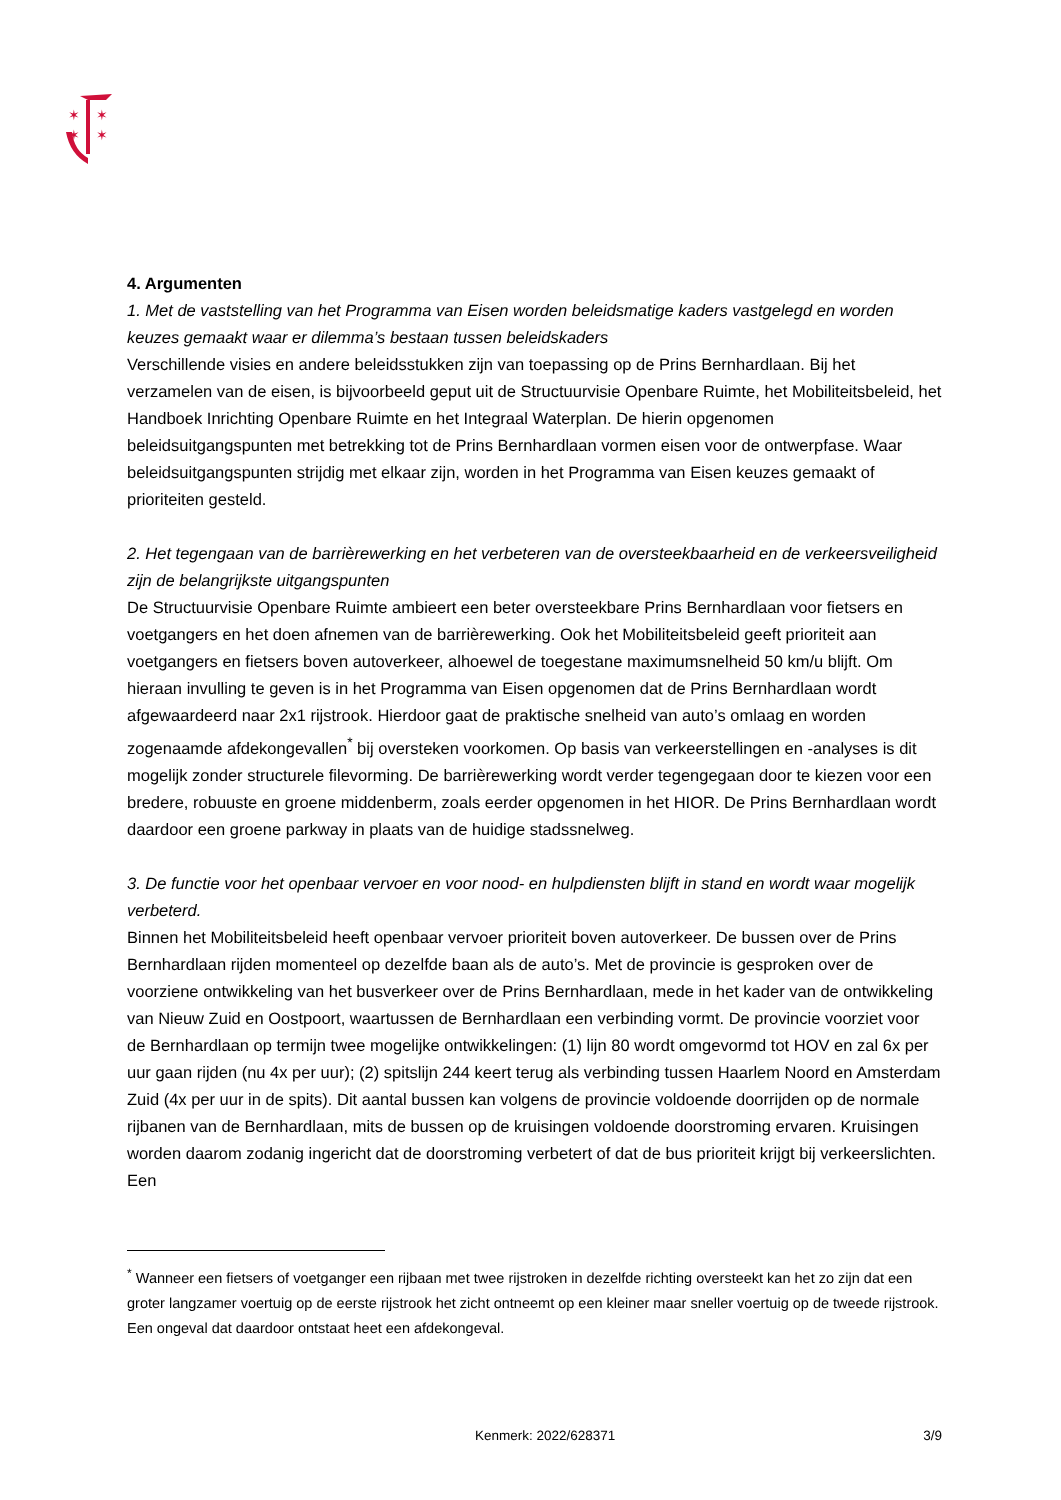✶
✶
✶
✶
4. Argumenten
1. Met de vaststelling van het Programma van Eisen worden beleidsmatige kaders vastgelegd en worden keuzes gemaakt waar er dilemma’s bestaan tussen beleidskaders
Verschillende visies en andere beleidsstukken zijn van toepassing op de Prins Bernhardlaan. Bij het verzamelen van de eisen, is bijvoorbeeld geput uit de Structuurvisie Openbare Ruimte, het Mobiliteitsbeleid, het Handboek Inrichting Openbare Ruimte en het Integraal Waterplan. De hierin opgenomen beleidsuitgangspunten met betrekking tot de Prins Bernhardlaan vormen eisen voor de ontwerpfase. Waar beleidsuitgangspunten strijdig met elkaar zijn, worden in het Programma van Eisen keuzes gemaakt of prioriteiten gesteld.
2. Het tegengaan van de barrièrewerking en het verbeteren van de oversteekbaarheid en de verkeersveiligheid zijn de belangrijkste uitgangspunten
De Structuurvisie Openbare Ruimte ambieert een beter oversteekbare Prins Bernhardlaan voor fietsers en voetgangers en het doen afnemen van de barrièrewerking. Ook het Mobiliteitsbeleid geeft prioriteit aan voetgangers en fietsers boven autoverkeer, alhoewel de toegestane maximumsnelheid 50 km/u blijft. Om hieraan invulling te geven is in het Programma van Eisen opgenomen dat de Prins Bernhardlaan wordt afgewaardeerd naar 2x1 rijstrook. Hierdoor gaat de praktische snelheid van auto’s omlaag en worden zogenaamde afdekongevallen<sup>*</sup> bij oversteken voorkomen. Op basis van verkeerstellingen en -analyses is dit mogelijk zonder structurele filevorming. De barrièrewerking wordt verder tegengegaan door te kiezen voor een bredere, robuuste en groene middenberm, zoals eerder opgenomen in het HIOR. De Prins Bernhardlaan wordt daardoor een groene parkway in plaats van de huidige stadssnelweg.
3. De functie voor het openbaar vervoer en voor nood- en hulpdiensten blijft in stand en wordt waar mogelijk verbeterd.
Binnen het Mobiliteitsbeleid heeft openbaar vervoer prioriteit boven autoverkeer. De bussen over de Prins Bernhardlaan rijden momenteel op dezelfde baan als de auto’s. Met de provincie is gesproken over de voorziene ontwikkeling van het busverkeer over de Prins Bernhardlaan, mede in het kader van de ontwikkeling van Nieuw Zuid en Oostpoort, waartussen de Bernhardlaan een verbinding vormt. De provincie voorziet voor de Bernhardlaan op termijn twee mogelijke ontwikkelingen: (1) lijn 80 wordt omgevormd tot HOV en zal 6x per uur gaan rijden (nu 4x per uur); (2) spitslijn 244 keert terug als verbinding tussen Haarlem Noord en Amsterdam Zuid (4x per uur in de spits). Dit aantal bussen kan volgens de provincie voldoende doorrijden op de normale rijbanen van de Bernhardlaan, mits de bussen op de kruisingen voldoende doorstroming ervaren. Kruisingen worden daarom zodanig ingericht dat de doorstroming verbetert of dat de bus prioriteit krijgt bij verkeerslichten. Een
<sup>*</sup> Wanneer een fietsers of voetganger een rijbaan met twee rijstroken in dezelfde richting oversteekt kan het zo zijn dat een groter langzamer voertuig op de eerste rijstrook het zicht ontneemt op een kleiner maar sneller voertuig op de tweede rijstrook. Een ongeval dat daardoor ontstaat heet een afdekongeval.
Kenmerk: 2022/628371 3/9